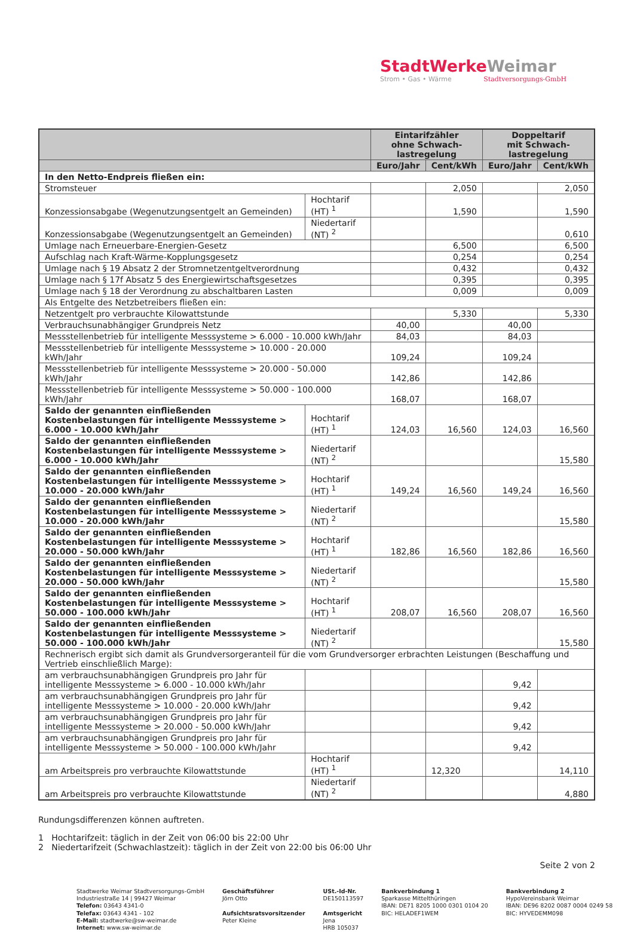StadtWerkeWeimar
Strom • Gas • Wärme Stadtversorgungs-GmbH
| | | Eintarifzähler ohne Schwach- lastregelung | | Doppeltarif mit Schwach- lastregelung | |
| --- | --- | --- | --- | --- | --- |
| | | Euro/Jahr | Cent/kWh | Euro/Jahr | Cent/kWh |
| In den Netto-Endpreis fließen ein: | | | | | |
| Stromsteuer | | | 2,050 | | 2,050 |
| Konzessionsabgabe (Wegenutzungsentgelt an Gemeinden) | Hochtarif (HT) <sup>1</sup> | | 1,590 | | 1,590 |
| Konzessionsabgabe (Wegenutzungsentgelt an Gemeinden) | Niedertarif (NT) <sup>2</sup> | | | | 0,610 |
| Umlage nach Erneuerbare-Energien-Gesetz | | | 6,500 | | 6,500 |
| Aufschlag nach Kraft-Wärme-Kopplungsgesetz | | | 0,254 | | 0,254 |
| Umlage nach § 19 Absatz 2 der Stromnetzentgeltverordnung | | | 0,432 | | 0,432 |
| Umlage nach § 17f Absatz 5 des Energiewirtschaftsgesetzes | | | 0,395 | | 0,395 |
| Umlage nach § 18 der Verordnung zu abschaltbaren Lasten | | | 0,009 | | 0,009 |
| Als Entgelte des Netzbetreibers fließen ein: | | | | | |
| Netzentgelt pro verbrauchte Kilowattstunde | | | 5,330 | | 5,330 |
| Verbrauchsunabhängiger Grundpreis Netz | | 40,00 | | 40,00 | |
| Messstellenbetrieb für intelligente Messsysteme > 6.000 - 10.000 kWh/Jahr | | 84,03 | | 84,03 | |
| Messstellenbetrieb für intelligente Messsysteme > 10.000 - 20.000 kWh/Jahr | | 109,24 | | 109,24 | |
| Messstellenbetrieb für intelligente Messsysteme > 20.000 - 50.000 kWh/Jahr | | 142,86 | | 142,86 | |
| Messstellenbetrieb für intelligente Messsysteme > 50.000 - 100.000 kWh/Jahr | | 168,07 | | 168,07 | |
| Saldo der genannten einfließenden Kostenbelastungen für intelligente Messsysteme > 6.000 - 10.000 kWh/Jahr | Hochtarif (HT) <sup>1</sup> | 124,03 | 16,560 | 124,03 | 16,560 |
| Saldo der genannten einfließenden Kostenbelastungen für intelligente Messsysteme > 6.000 - 10.000 kWh/Jahr | Niedertarif (NT) <sup>2</sup> | | | | 15,580 |
| Saldo der genannten einfließenden Kostenbelastungen für intelligente Messsysteme > 10.000 - 20.000 kWh/Jahr | Hochtarif (HT) <sup>1</sup> | 149,24 | 16,560 | 149,24 | 16,560 |
| Saldo der genannten einfließenden Kostenbelastungen für intelligente Messsysteme > 10.000 - 20.000 kWh/Jahr | Niedertarif (NT) <sup>2</sup> | | | | 15,580 |
| Saldo der genannten einfließenden Kostenbelastungen für intelligente Messsysteme > 20.000 - 50.000 kWh/Jahr | Hochtarif (HT) <sup>1</sup> | 182,86 | 16,560 | 182,86 | 16,560 |
| Saldo der genannten einfließenden Kostenbelastungen für intelligente Messsysteme > 20.000 - 50.000 kWh/Jahr | Niedertarif (NT) <sup>2</sup> | | | | 15,580 |
| Saldo der genannten einfließenden Kostenbelastungen für intelligente Messsysteme > 50.000 - 100.000 kWh/Jahr | Hochtarif (HT) <sup>1</sup> | 208,07 | 16,560 | 208,07 | 16,560 |
| Saldo der genannten einfließenden Kostenbelastungen für intelligente Messsysteme > 50.000 - 100.000 kWh/Jahr | Niedertarif (NT) <sup>2</sup> | | | | 15,580 |
| Rechnerisch ergibt sich damit als Grundversorgeranteil für die vom Grundversorger erbrachten Leistungen (Beschaffung und Vertrieb einschließlich Marge): | | | | | |
| am verbrauchsunabhängigen Grundpreis pro Jahr für intelligente Messsysteme > 6.000 - 10.000 kWh/Jahr | | | | 9,42 | |
| am verbrauchsunabhängigen Grundpreis pro Jahr für intelligente Messsysteme > 10.000 - 20.000 kWh/Jahr | | | | 9,42 | |
| am verbrauchsunabhängigen Grundpreis pro Jahr für intelligente Messsysteme > 20.000 - 50.000 kWh/Jahr | | | | 9,42 | |
| am verbrauchsunabhängigen Grundpreis pro Jahr für intelligente Messsysteme > 50.000 - 100.000 kWh/Jahr | | | | 9,42 | |
| am Arbeitspreis pro verbrauchte Kilowattstunde | Hochtarif (HT) <sup>1</sup> | | 12,320 | | 14,110 |
| am Arbeitspreis pro verbrauchte Kilowattstunde | Niedertarif (NT) <sup>2</sup> | | | | 4,880 |
Rundungsdifferenzen können auftreten.
1 Hochtarifzeit: täglich in der Zeit von 06:00 bis 22:00 Uhr
2 Niedertarifzeit (Schwachlastzeit): täglich in der Zeit von 22:00 bis 06:00 Uhr
Seite 2 von 2
Stadtwerke Weimar Stadtversorgungs-GmbH
Industriestraße 14 | 99427 Weimar
Telefon: 03643 4341-0
Telefax: 03643 4341 - 102
E-Mail: stadtwerke@sw-weimar.de
Internet: www.sw-weimar.de
Geschäftsführer
Jörn Otto
Aufsichtsratsvorsitzender
Peter Kleine
USt.-Id-Nr.
DE150113597
Amtsgericht
Jena
HRB 105037
Bankverbindung 1
Sparkasse Mittelthüringen
IBAN: DE71 8205 1000 0301 0104 20
BIC: HELADEF1WEM
Bankverbindung 2
HypoVereinsbank Weimar
IBAN: DE96 8202 0087 0004 0249 58
BIC: HYVEDEMM098